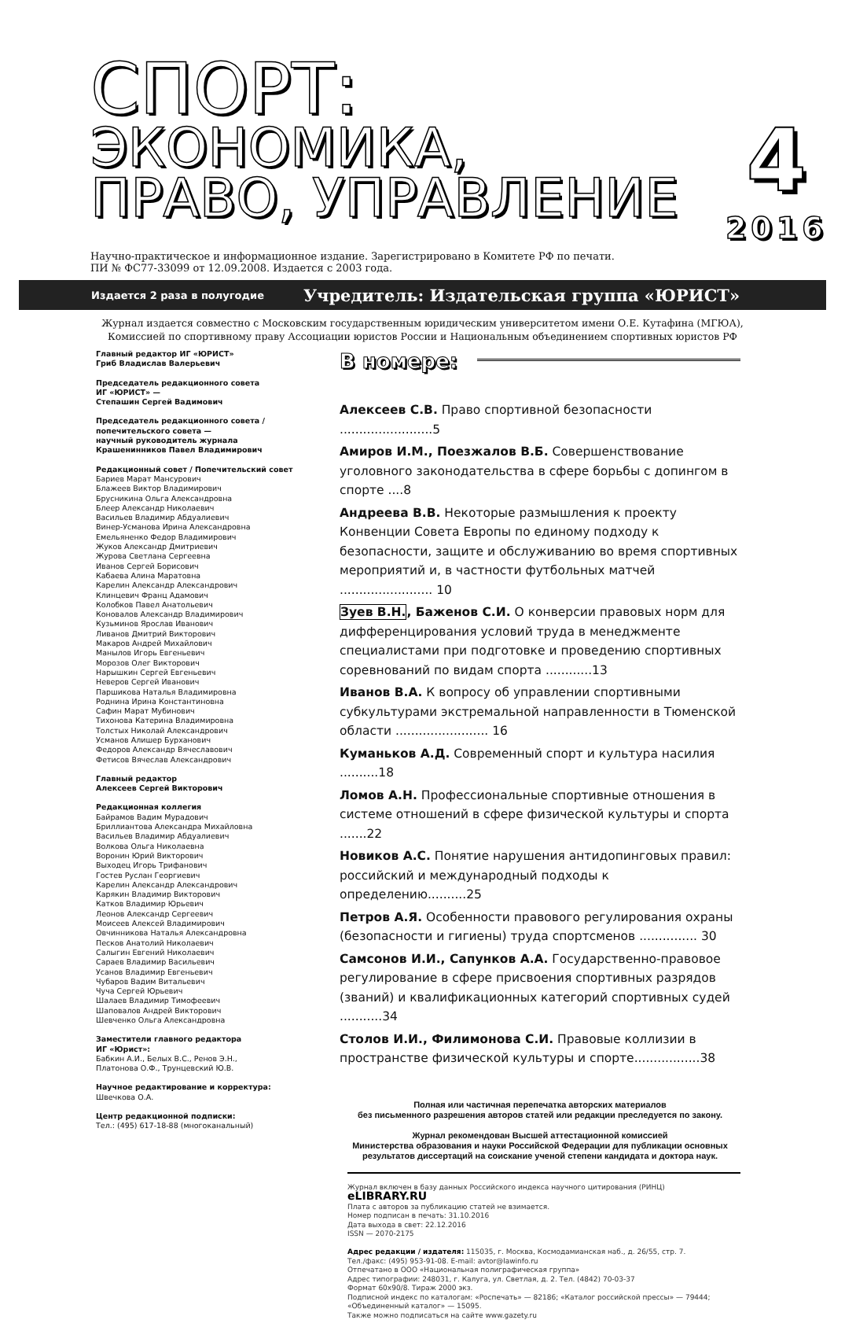СПОРТ:
ЭКОНОМИКА,
ПРАВО, УПРАВЛЕНИЕ
4
2016
Научно-практическое и информационное издание. Зарегистрировано в Комитете РФ по печати.
ПИ № ФС77-33099 от 12.09.2008. Издается с 2003 года.
Издается 2 раза в полугодие Учредитель: Издательская группа «ЮРИСТ»
Журнал издается совместно с Московским государственным юридическим университетом имени О.Е. Кутафина (МГЮА),
Комиссией по спортивному праву Ассоциации юристов России и Национальным объединением спортивных юристов РФ
Главный редактор ИГ «ЮРИСТ»
Гриб Владислав Валерьевич
Председатель редакционного совета
ИГ «ЮРИСТ» —
Степашин Сергей Вадимович
Председатель редакционного совета /
попечительского совета —
научный руководитель журнала
Крашенинников Павел Владимирович
Редакционный совет / Попечительский совет
Бариев Марат Мансурович
Блажеев Виктор Владимирович
Брусникина Ольга Александровна
Блеер Александр Николаевич
Васильев Владимир Абдуалиевич
Винер-Усманова Ирина Александровна
Емельяненко Федор Владимирович
Жуков Александр Дмитриевич
Журова Светлана Сергеевна
Иванов Сергей Борисович
Кабаева Алина Маратовна
Карелин Александр Александрович
Клинцевич Франц Адамович
Колобков Павел Анатольевич
Коновалов Александр Владимирович
Кузьминов Ярослав Иванович
Ливанов Дмитрий Викторович
Макаров Андрей Михайлович
Манылов Игорь Евгеньевич
Морозов Олег Викторович
Нарышкин Сергей Евгеньевич
Неверов Сергей Иванович
Паршикова Наталья Владимировна
Роднина Ирина Константиновна
Сафин Марат Мубинович
Тихонова Катерина Владимировна
Толстых Николай Александрович
Усманов Алишер Бурханович
Федоров Александр Вячеславович
Фетисов Вячеслав Александрович
Главный редактор
Алексеев Сергей Викторович
Редакционная коллегия
Байрамов Вадим Мурадович
Бриллиантова Александра Михайловна
Васильев Владимир Абдуалиевич
Волкова Ольга Николаевна
Воронин Юрий Викторович
Выходец Игорь Трифанович
Гостев Руслан Георгиевич
Карелин Александр Александрович
Карякин Владимир Викторович
Катков Владимир Юрьевич
Леонов Александр Сергеевич
Моисеев Алексей Владимирович
Овчинникова Наталья Александровна
Песков Анатолий Николаевич
Салыгин Евгений Николаевич
Сараев Владимир Васильевич
Усанов Владимир Евгеньевич
Чубаров Вадим Витальевич
Чуча Сергей Юрьевич
Шалаев Владимир Тимофеевич
Шаповалов Андрей Викторович
Шевченко Ольга Александровна
Заместители главного редактора
ИГ «Юрист»:
Бабкин А.И., Белых В.С., Ренов Э.Н.,
Платонова О.Ф., Трунцевский Ю.В.
Научное редактирование и корректура:
Швечкова О.А.
Центр редакционной подписки:
Тел.: (495) 617-18-88 (многоканальный)
В номере:
Алексеев С.В. Право спортивной безопасности ........................5
Амиров И.М., Поезжалов В.Б. Совершенствование уголовного законодательства в сфере борьбы с допингом в спорте ....8
Андреева В.В. Некоторые размышления к проекту Конвенции Совета Европы по единому подходу к безопасности, защите и обслуживанию во время спортивных мероприятий и, в частности футбольных матчей ........................ 10
Зуев В.Н., Баженов С.И. О конверсии правовых норм для дифференцирования условий труда в менеджменте специалистами при подготовке и проведению спортивных соревнований по видам спорта ............13
Иванов В.А. К вопросу об управлении спортивными субкультурами экстремальной направленности в Тюменской области ........................ 16
Куманьков А.Д. Современный спорт и культура насилия ..........18
Ломов А.Н. Профессиональные спортивные отношения в системе отношений в сфере физической культуры и спорта .......22
Новиков А.С. Понятие нарушения антидопинговых правил: российский и международный подходы к определению..........25
Петров А.Я. Особенности правового регулирования охраны (безопасности и гигиены) труда спортсменов ............... 30
Самсонов И.И., Сапунков А.А. Государственно-правовое регулирование в сфере присвоения спортивных разрядов (званий) и квалификационных категорий спортивных судей ...........34
Столов И.И., Филимонова С.И. Правовые коллизии в пространстве физической культуры и спорте.................38
Полная или частичная перепечатка авторских материалов
без письменного разрешения авторов статей или редакции преследуется по закону.
Журнал рекомендован Высшей аттестационной комиссией
Министерства образования и науки Российской Федерации для публикации основных
результатов диссертаций на соискание ученой степени кандидата и доктора наук.
Журнал включен в базу данных Российского индекса научного цитирования (РИНЦ) eLIBRARY.RU
Плата с авторов за публикацию статей не взимается.
Номер подписан в печать: 31.10.2016
Дата выхода в свет: 22.12.2016
ISSN — 2070-2175
Адрес редакции / издателя: 115035, г. Москва, Космодамианская наб., д. 26/55, стр. 7.
Тел./факс: (495) 953-91-08. E-mail: avtor@lawinfo.ru
Отпечатано в ООО «Национальная полиграфическая группа»
Адрес типографии: 248031, г. Калуга, ул. Светлая, д. 2. Тел. (4842) 70-03-37
Формат 60х90/8. Тираж 2000 экз.
Подписной индекс по каталогам: «Роспечать» — 82186; «Каталог российской прессы» — 79444;
«Объединенный каталог» — 15095.
Также можно подписаться на сайте www.gazety.ru